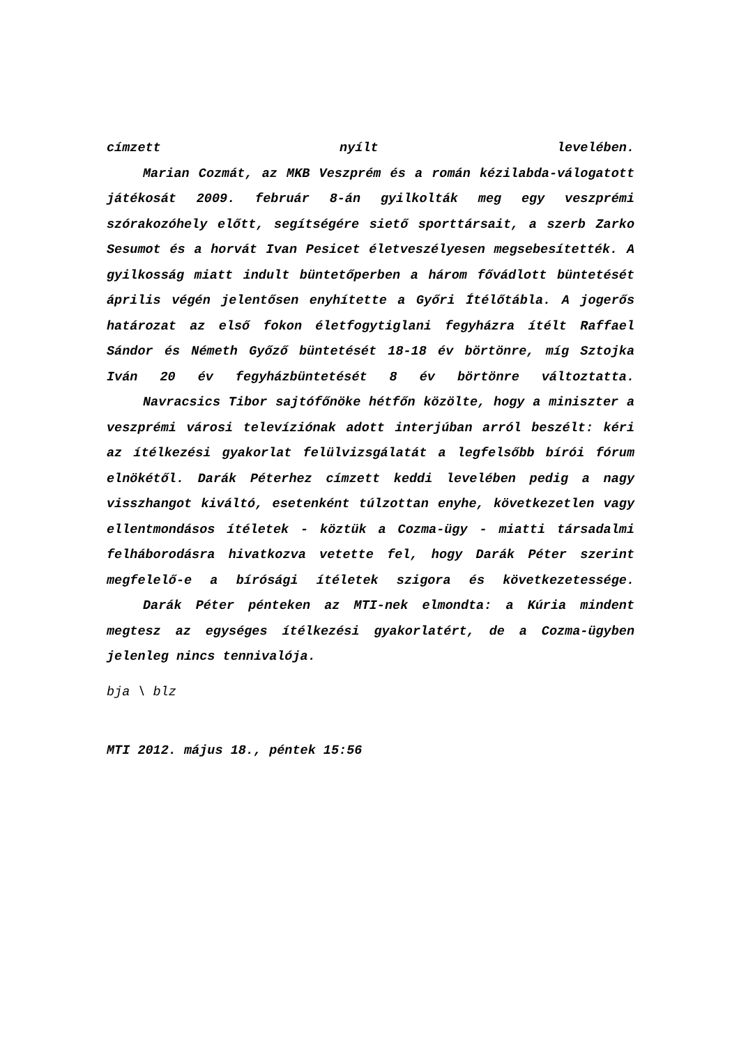címzett nyílt levelében.
Marian Cozmát, az MKB Veszprém és a román kézilabda-válogatott játékosát 2009. február 8-án gyilkolták meg egy veszprémi szórakozóhely előtt, segítségére siető sporttársait, a szerb Zarko Sesumot és a horvát Ivan Pesicet életveszélyesen megsebesítették. A gyilkosság miatt indult büntetőperben a három fővádlott büntetését április végén jelentősen enyhítette a Győri Ítélőtábla. A jogerős határozat az első fokon életfogytiglani fegyházra ítélt Raffael Sándor és Németh Győző büntetését 18-18 év börtönre, míg Sztojka Iván 20 év fegyházbüntetését 8 év börtönre változtatta.
Navracsics Tibor sajtófőnöke hétfőn közölte, hogy a miniszter a veszprémi városi televíziónak adott interjúban arról beszélt: kéri az ítélkezési gyakorlat felülvizsgálatát a legfelsőbb bírói fórum elnökétől. Darák Péterhez címzett keddi levelében pedig a nagy visszhangot kiváltó, esetenként túlzottan enyhe, következetlen vagy ellentmondásos ítéletek - köztük a Cozma-ügy - miatti társadalmi felháborodásra hivatkozva vetette fel, hogy Darák Péter szerint megfelelő-e a bírósági ítéletek szigora és következetessége.
Darák Péter pénteken az MTI-nek elmondta: a Kúria mindent megtesz az egységes ítélkezési gyakorlatért, de a Cozma-ügyben jelenleg nincs tennivalója.
bja \ blz
MTI 2012. május 18., péntek 15:56